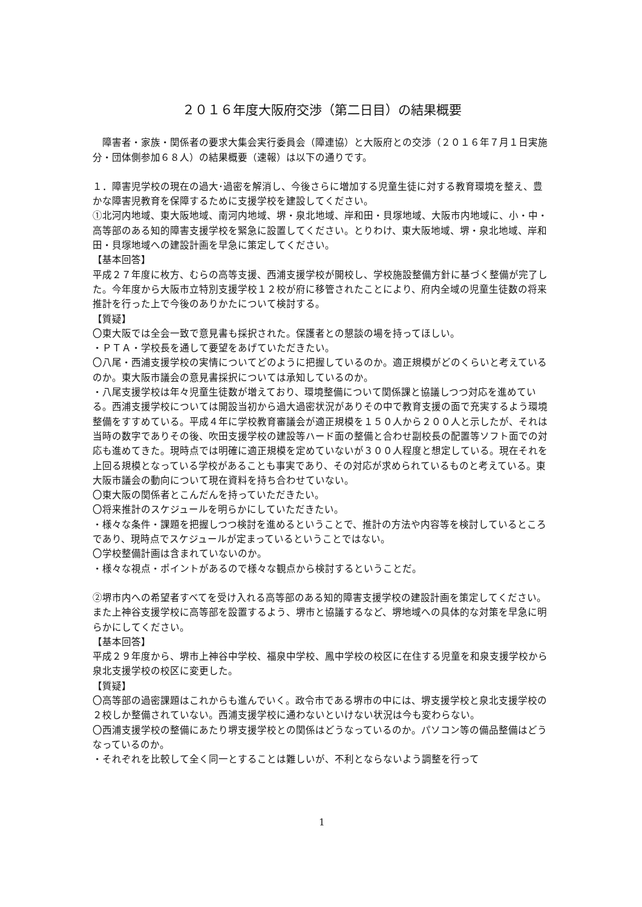２０１６年度大阪府交渉（第二日目）の結果概要
　障害者・家族・関係者の要求大集会実行委員会（障連協）と大阪府との交渉（２０１６年７月１日実施分・団体側参加６８人）の結果概要（速報）は以下の通りです。
１．障害児学校の現在の過大･過密を解消し、今後さらに増加する児童生徒に対する教育環境を整え、豊かな障害児教育を保障するために支援学校を建設してください。
①北河内地域、東大阪地域、南河内地域、堺・泉北地域、岸和田・貝塚地域、大阪市内地域に、小・中・高等部のある知的障害支援学校を緊急に設置してください。とりわけ、東大阪地域、堺・泉北地域、岸和田・貝塚地域への建設計画を早急に策定してください。
【基本回答】
平成２７年度に枚方、むらの高等支援、西浦支援学校が開校し、学校施設整備方針に基づく整備が完了した。今年度から大阪市立特別支援学校１２校が府に移管されたことにより、府内全域の児童生徒数の将来推計を行った上で今後のありかたについて検討する。
【質疑】
〇東大阪では全会一致で意見書も採択された。保護者との懇談の場を持ってほしい。
・ＰＴＡ・学校長を通して要望をあげていただきたい。
〇八尾・西浦支援学校の実情についてどのように把握しているのか。適正規模がどのくらいと考えているのか。東大阪市議会の意見書採択については承知しているのか。
・八尾支援学校は年々児童生徒数が増えており、環境整備について関係課と協議しつつ対応を進めている。西浦支援学校については開設当初から過大過密状況がありその中で教育支援の面で充実するよう環境整備をすすめている。平成４年に学校教育審議会が適正規模を１５０人から２００人と示したが、それは当時の数字でありその後、吹田支援学校の建設等ハード面の整備と合わせ副校長の配置等ソフト面での対応も進めてきた。現時点では明確に適正規模を定めていないが３００人程度と想定している。現在それを上回る規模となっている学校があることも事実であり、その対応が求められているものと考えている。東大阪市議会の動向について現在資料を持ち合わせていない。
〇東大阪の関係者とこんだんを持っていただきたい。
〇将来推計のスケジュールを明らかにしていただきたい。
・様々な条件・課題を把握しつつ検討を進めるということで、推計の方法や内容等を検討しているところであり、現時点でスケジュールが定まっているということではない。
〇学校整備計画は含まれていないのか。
・様々な視点・ポイントがあるので様々な観点から検討するということだ。
②堺市内への希望者すべてを受け入れる高等部のある知的障害支援学校の建設計画を策定してください。また上神谷支援学校に高等部を設置するよう、堺市と協議するなど、堺地域への具体的な対策を早急に明らかにしてください。
【基本回答】
平成２９年度から、堺市上神谷中学校、福泉中学校、鳳中学校の校区に在住する児童を和泉支援学校から泉北支援学校の校区に変更した。
【質疑】
〇高等部の過密課題はこれからも進んでいく。政令市である堺市の中には、堺支援学校と泉北支援学校の２校しか整備されていない。西浦支援学校に通わないといけない状況は今も変わらない。
〇西浦支援学校の整備にあたり堺支援学校との関係はどうなっているのか。パソコン等の備品整備はどうなっているのか。
・それぞれを比較して全く同一とすることは難しいが、不利とならないよう調整を行って
1